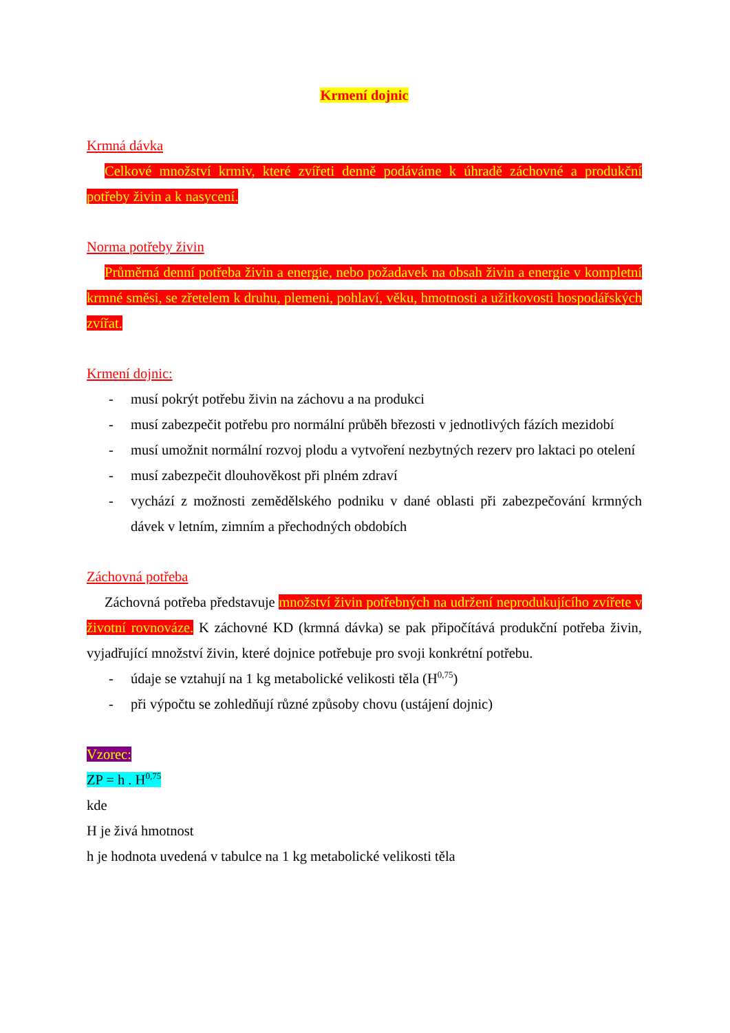Krmení dojnic
Krmná dávka
Celkové množství krmiv, které zvířeti denně podáváme k úhradě záchovné a produkční potřeby živin a k nasycení.
Norma potřeby živin
Průměrná denní potřeba živin a energie, nebo požadavek na obsah živin a energie v kompletní krmné směsi, se zřetelem k druhu, plemeni, pohlaví, věku, hmotnosti a užitkovosti hospodářských zvířat.
Krmení dojnic:
- musí pokrýt potřebu živin na záchovu a na produkci
- musí zabezpečit potřebu pro normální průběh březosti v jednotlivých fázích mezidobí
- musí umožnit normální rozvoj plodu a vytvoření nezbytných rezerv pro laktaci po otelení
- musí zabezpečit dlouhověkost při plném zdraví
- vychází z možnosti zemědělského podniku v dané oblasti při zabezpečování krmných dávek v letním, zimním a přechodných obdobích
Záchovná potřeba
Záchovná potřeba představuje množství živin potřebných na udržení neprodukujícího zvířete v životní rovnováze. K záchovné KD (krmná dávka) se pak připočítává produkční potřeba živin, vyjadřující množství živin, které dojnice potřebuje pro svoji konkrétní potřebu.
- údaje se vztahují na 1 kg metabolické velikosti těla (H<sup>0,75</sup>)
- při výpočtu se zohledňují různé způsoby chovu (ustájení dojnic)
Vzorec:
ZP = h . H<sup>0,75</sup>
kde
H je živá hmotnost
h je hodnota uvedená v tabulce na 1 kg metabolické velikosti těla